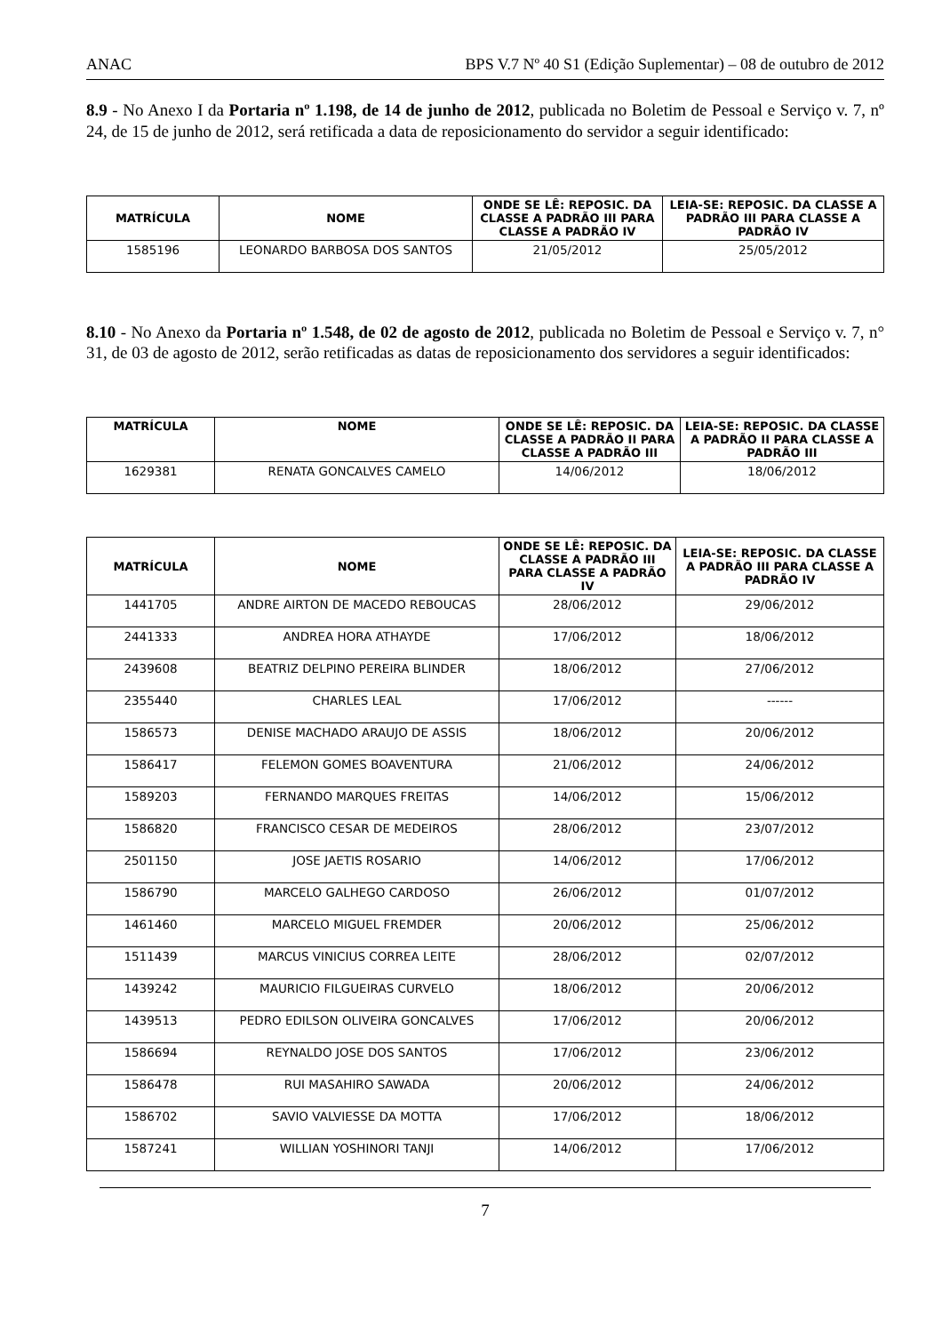ANAC BPS V.7 Nº 40 S1 (Edição Suplementar) – 08 de outubro de 2012
8.9 - No Anexo I da Portaria nº 1.198, de 14 de junho de 2012, publicada no Boletim de Pessoal e Serviço v. 7, nº 24, de 15 de junho de 2012, será retificada a data de reposicionamento do servidor a seguir identificado:
| MATRÍCULA | NOME | ONDE SE LÊ: REPOSIC. DA CLASSE A PADRÃO III PARA CLASSE A PADRÃO IV | LEIA-SE: REPOSIC. DA CLASSE A PADRÃO III PARA CLASSE A PADRÃO IV |
| --- | --- | --- | --- |
| 1585196 | LEONARDO BARBOSA DOS SANTOS | 21/05/2012 | 25/05/2012 |
8.10 - No Anexo da Portaria nº 1.548, de 02 de agosto de 2012, publicada no Boletim de Pessoal e Serviço v. 7, n° 31, de 03 de agosto de 2012, serão retificadas as datas de reposicionamento dos servidores a seguir identificados:
| MATRÍCULA | NOME | ONDE SE LÊ: REPOSIC. DA CLASSE A PADRÃO II PARA CLASSE A PADRÃO III | LEIA-SE: REPOSIC. DA CLASSE A PADRÃO II PARA CLASSE A PADRÃO III |
| --- | --- | --- | --- |
| 1629381 | RENATA GONCALVES CAMELO | 14/06/2012 | 18/06/2012 |
| MATRÍCULA | NOME | ONDE SE LÊ: REPOSIC. DA CLASSE A PADRÃO III PARA CLASSE A PADRÃO IV | LEIA-SE: REPOSIC. DA CLASSE A PADRÃO III PARA CLASSE A PADRÃO IV |
| --- | --- | --- | --- |
| 1441705 | ANDRE AIRTON DE MACEDO REBOUCAS | 28/06/2012 | 29/06/2012 |
| 2441333 | ANDREA HORA ATHAYDE | 17/06/2012 | 18/06/2012 |
| 2439608 | BEATRIZ DELPINO PEREIRA BLINDER | 18/06/2012 | 27/06/2012 |
| 2355440 | CHARLES LEAL | 17/06/2012 | ------ |
| 1586573 | DENISE MACHADO ARAUJO DE ASSIS | 18/06/2012 | 20/06/2012 |
| 1586417 | FELEMON GOMES BOAVENTURA | 21/06/2012 | 24/06/2012 |
| 1589203 | FERNANDO MARQUES FREITAS | 14/06/2012 | 15/06/2012 |
| 1586820 | FRANCISCO CESAR DE MEDEIROS | 28/06/2012 | 23/07/2012 |
| 2501150 | JOSE JAETIS ROSARIO | 14/06/2012 | 17/06/2012 |
| 1586790 | MARCELO GALHEGO CARDOSO | 26/06/2012 | 01/07/2012 |
| 1461460 | MARCELO MIGUEL FREMDER | 20/06/2012 | 25/06/2012 |
| 1511439 | MARCUS VINICIUS CORREA LEITE | 28/06/2012 | 02/07/2012 |
| 1439242 | MAURICIO FILGUEIRAS CURVELO | 18/06/2012 | 20/06/2012 |
| 1439513 | PEDRO EDILSON OLIVEIRA GONCALVES | 17/06/2012 | 20/06/2012 |
| 1586694 | REYNALDO JOSE DOS SANTOS | 17/06/2012 | 23/06/2012 |
| 1586478 | RUI MASAHIRO SAWADA | 20/06/2012 | 24/06/2012 |
| 1586702 | SAVIO VALVIESSE DA MOTTA | 17/06/2012 | 18/06/2012 |
| 1587241 | WILLIAN YOSHINORI TANJI | 14/06/2012 | 17/06/2012 |
7